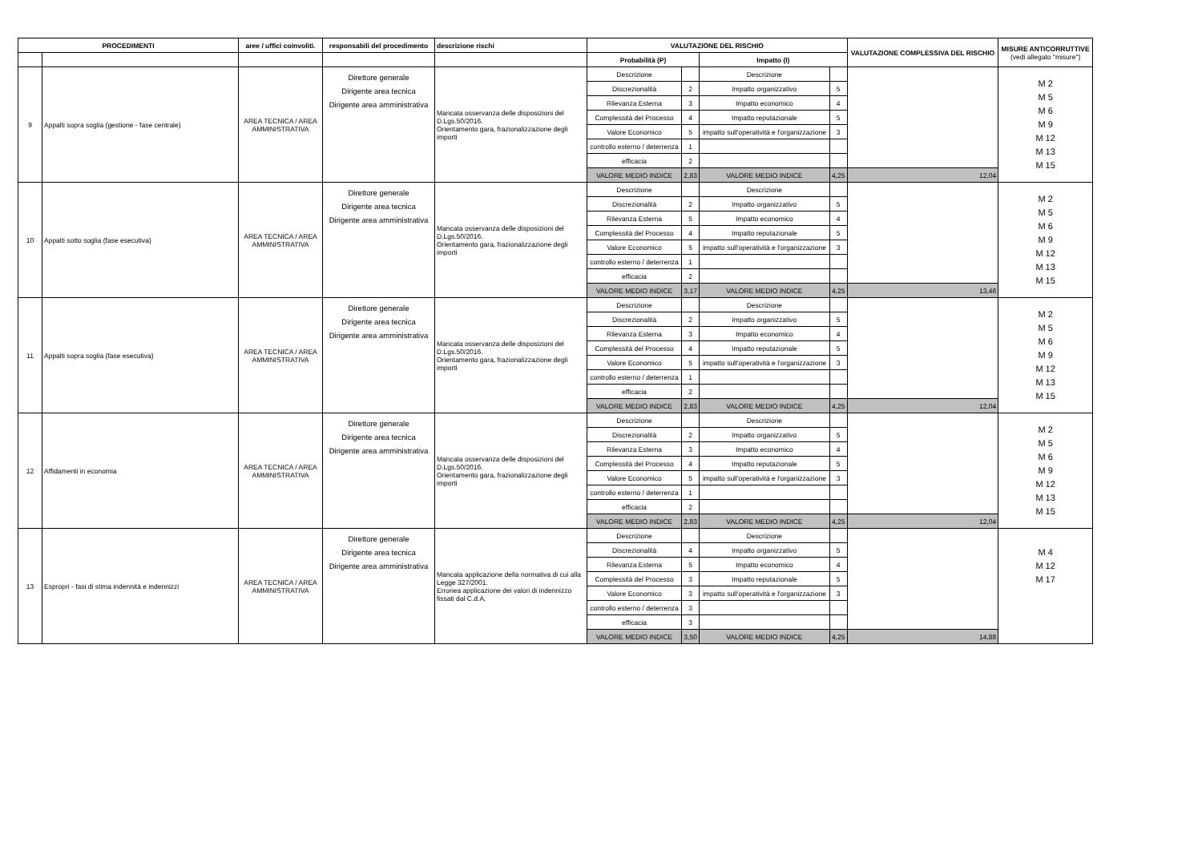| PROCEDIMENTI | | aree / uffici coinvoliti. | responsabili del procedimento | descrizione rischi | VALUTAZIONE DEL RISCHIO | | | | VALUTAZIONE COMPLESSIVA DEL RISCHIO | MISURE ANTICORRUTTIVE (vedi allegato "misure") |
| --- | --- | --- | --- | --- | --- | --- | --- | --- | --- | --- |
| | | | | | Probabilità (P) | | Impatto (I) | | | |
| 9 | Appalti sopra soglia (gestione - fase centrale) | AREA TECNICA / AREA AMMINISTRATIVA | Direttore generale Dirigente area tecnica Dirigente area amministrativa | Mancata osservanza delle disposizioni del D.Lgs.50/2016. Orientamento gara, frazionalizzazione degli importi | Descrizione | | Descrizione | | | M 2 M 5 M 6 M 9 M 12 M 13 M 15 |
| | | | | | Discrezionalità | 2 | Impatto organizzativo | 5 | | |
| | | | | | Rilevanza Esterna | 3 | Impatto economico | 4 | | |
| | | | | | Complessità del Processo | 4 | Impatto reputazionale | 5 | | |
| | | | | | Valore Economico | 5 | impatto sull'operatività e l'organizzazione | 3 | | |
| | | | | | controllo esterno / deterrenza | 1 | | | | |
| | | | | | efficacia | 2 | | | | |
| | | | | | VALORE MEDIO INDICE | 2,83 | VALORE MEDIO INDICE | 4,25 | 12,04 | |
| 10 | Appalti sotto soglia (fase esecutiva) | AREA TECNICA / AREA AMMINISTRATIVA | Direttore generale Dirigente area tecnica Dirigente area amministrativa | Mancata osservanza delle disposizioni del D.Lgs.50/2016. Orientamento gara, frazionalizzazione degli importi | Descrizione | | Descrizione | | | M 2 M 5 M 6 M 9 M 12 M 13 M 15 |
| | | | | | Discrezionalità | 2 | Impatto organizzativo | 5 | | |
| | | | | | Rilevanza Esterna | 5 | Impatto economico | 4 | | |
| | | | | | Complessità del Processo | 4 | Impatto reputazionale | 5 | | |
| | | | | | Valore Economico | 5 | impatto sull'operatività e l'organizzazione | 3 | | |
| | | | | | controllo esterno / deterrenza | 1 | | | | |
| | | | | | efficacia | 2 | | | | |
| | | | | | VALORE MEDIO INDICE | 3,17 | VALORE MEDIO INDICE | 4,25 | 13,46 | |
| 11 | Appalti sopra soglia (fase esecutiva) | AREA TECNICA / AREA AMMINISTRATIVA | Direttore generale Dirigente area tecnica Dirigente area amministrativa | Mancata osservanza delle disposizioni del D.Lgs.50/2016. Orientamento gara, frazionalizzazione degli importi | Descrizione | | Descrizione | | | M 2 M 5 M 6 M 9 M 12 M 13 M 15 |
| | | | | | Discrezionalità | 2 | Impatto organizzativo | 5 | | |
| | | | | | Rilevanza Esterna | 3 | Impatto economico | 4 | | |
| | | | | | Complessità del Processo | 4 | Impatto reputazionale | 5 | | |
| | | | | | Valore Economico | 5 | impatto sull'operatività e l'organizzazione | 3 | | |
| | | | | | controllo esterno / deterrenza | 1 | | | | |
| | | | | | efficacia | 2 | | | | |
| | | | | | VALORE MEDIO INDICE | 2,83 | VALORE MEDIO INDICE | 4,25 | 12,04 | |
| 12 | Affidamenti in economia | AREA TECNICA / AREA AMMINISTRATIVA | Direttore generale Dirigente area tecnica Dirigente area amministrativa | Mancata osservanza delle disposizioni del D.Lgs.50/2016. Orientamento gara, frazionalizzazione degli importi | Descrizione | | Descrizione | | | M 2 M 5 M 6 M 9 M 12 M 13 M 15 |
| | | | | | Discrezionalità | 2 | Impatto organizzativo | 5 | | |
| | | | | | Rilevanza Esterna | 3 | Impatto economico | 4 | | |
| | | | | | Complessità del Processo | 4 | Impatto reputazionale | 5 | | |
| | | | | | Valore Economico | 5 | impatto sull'operatività e l'organizzazione | 3 | | |
| | | | | | controllo esterno / deterrenza | 1 | | | | |
| | | | | | efficacia | 2 | | | | |
| | | | | | VALORE MEDIO INDICE | 2,83 | VALORE MEDIO INDICE | 4,25 | 12,04 | |
| 13 | Espropri - fasi di stima indennità e indennizzi | AREA TECNICA / AREA AMMINISTRATIVA | Direttore generale Dirigente area tecnica Dirigente area amministrativa | Mancata applicazione della normativa di cui alla Legge 327/2001. Erronea applicazione dei valori di indennizzo fissati dal C.d.A. | Descrizione | | Descrizione | | | M 4 M 12 M 17 |
| | | | | | Discrezionalità | 4 | Impatto organizzativo | 5 | | |
| | | | | | Rilevanza Esterna | 5 | Impatto economico | 4 | | |
| | | | | | Complessità del Processo | 3 | Impatto reputazionale | 5 | | |
| | | | | | Valore Economico | 3 | impatto sull'operatività e l'organizzazione | 3 | | |
| | | | | | controllo esterno / deterrenza | 3 | | | | |
| | | | | | efficacia | 3 | | | | |
| | | | | | VALORE MEDIO INDICE | 3,50 | VALORE MEDIO INDICE | 4,25 | 14,88 | |